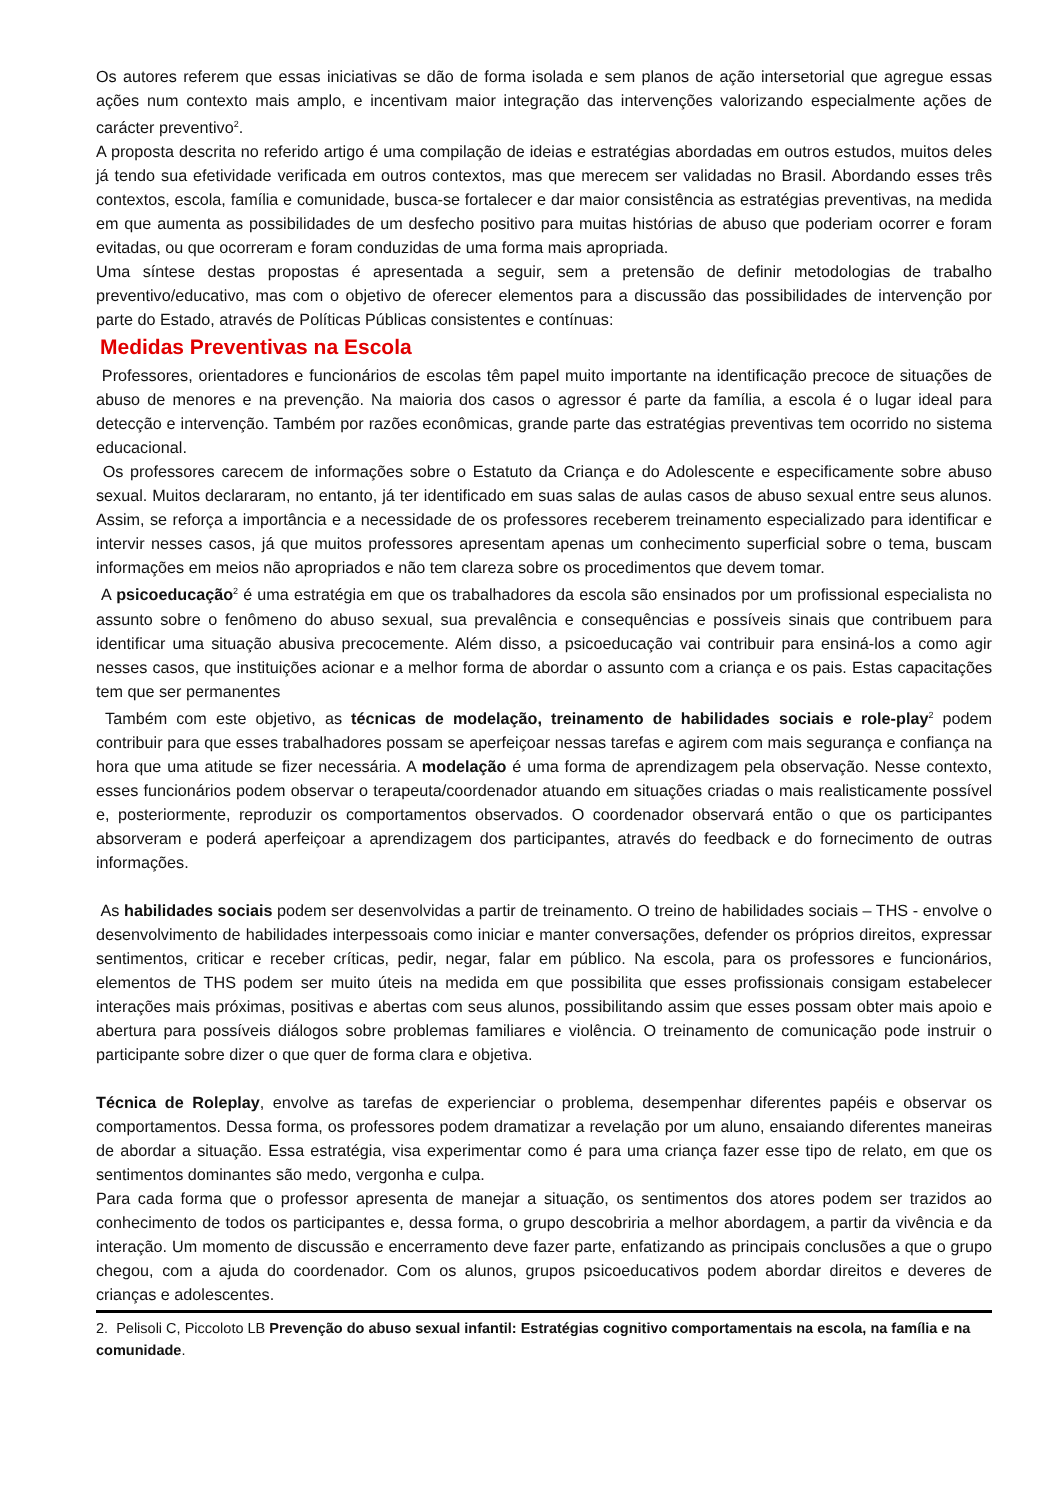Os autores referem que essas iniciativas se dão de forma isolada e sem planos de ação intersetorial que agregue essas ações num contexto mais amplo, e incentivam maior integração das intervenções valorizando especialmente ações de carácter preventivo<sup>2</sup>.
A proposta descrita no referido artigo é uma compilação de ideias e estratégias abordadas em outros estudos, muitos deles já tendo sua efetividade verificada em outros contextos, mas que merecem ser validadas no Brasil. Abordando esses três contextos, escola, família e comunidade, busca-se fortalecer e dar maior consistência as estratégias preventivas, na medida em que aumenta as possibilidades de um desfecho positivo para muitas histórias de abuso que poderiam ocorrer e foram evitadas, ou que ocorreram e foram conduzidas de uma forma mais apropriada.
Uma síntese destas propostas é apresentada a seguir, sem a pretensão de definir metodologias de trabalho preventivo/educativo, mas com o objetivo de oferecer elementos para a discussão das possibilidades de intervenção por parte do Estado, através de Políticas Públicas consistentes e contínuas:
Medidas Preventivas na Escola
Professores, orientadores e funcionários de escolas têm papel muito importante na identificação precoce de situações de abuso de menores e na prevenção. Na maioria dos casos o agressor é parte da família, a escola é o lugar ideal para detecção e intervenção. Também por razões econômicas, grande parte das estratégias preventivas tem ocorrido no sistema educacional.
Os professores carecem de informações sobre o Estatuto da Criança e do Adolescente e especificamente sobre abuso sexual. Muitos declararam, no entanto, já ter identificado em suas salas de aulas casos de abuso sexual entre seus alunos. Assim, se reforça a importância e a necessidade de os professores receberem treinamento especializado para identificar e intervir nesses casos, já que muitos professores apresentam apenas um conhecimento superficial sobre o tema, buscam informações em meios não apropriados e não tem clareza sobre os procedimentos que devem tomar.
A psicoeducação<sup>2</sup> é uma estratégia em que os trabalhadores da escola são ensinados por um profissional especialista no assunto sobre o fenômeno do abuso sexual, sua prevalência e consequências e possíveis sinais que contribuem para identificar uma situação abusiva precocemente. Além disso, a psicoeducação vai contribuir para ensiná-los a como agir nesses casos, que instituições acionar e a melhor forma de abordar o assunto com a criança e os pais. Estas capacitações tem que ser permanentes
Também com este objetivo, as técnicas de modelação, treinamento de habilidades sociais e role-play<sup>2</sup> podem contribuir para que esses trabalhadores possam se aperfeiçoar nessas tarefas e agirem com mais segurança e confiança na hora que uma atitude se fizer necessária. A modelação é uma forma de aprendizagem pela observação. Nesse contexto, esses funcionários podem observar o terapeuta/coordenador atuando em situações criadas o mais realisticamente possível e, posteriormente, reproduzir os comportamentos observados. O coordenador observará então o que os participantes absorveram e poderá aperfeiçoar a aprendizagem dos participantes, através do feedback e do fornecimento de outras informações.
As habilidades sociais podem ser desenvolvidas a partir de treinamento. O treino de habilidades sociais – THS - envolve o desenvolvimento de habilidades interpessoais como iniciar e manter conversações, defender os próprios direitos, expressar sentimentos, criticar e receber críticas, pedir, negar, falar em público. Na escola, para os professores e funcionários, elementos de THS podem ser muito úteis na medida em que possibilita que esses profissionais consigam estabelecer interações mais próximas, positivas e abertas com seus alunos, possibilitando assim que esses possam obter mais apoio e abertura para possíveis diálogos sobre problemas familiares e violência. O treinamento de comunicação pode instruir o participante sobre dizer o que quer de forma clara e objetiva.
Técnica de Roleplay, envolve as tarefas de experienciar o problema, desempenhar diferentes papéis e observar os comportamentos. Dessa forma, os professores podem dramatizar a revelação por um aluno, ensaiando diferentes maneiras de abordar a situação. Essa estratégia, visa experimentar como é para uma criança fazer esse tipo de relato, em que os sentimentos dominantes são medo, vergonha e culpa.
Para cada forma que o professor apresenta de manejar a situação, os sentimentos dos atores podem ser trazidos ao conhecimento de todos os participantes e, dessa forma, o grupo descobriria a melhor abordagem, a partir da vivência e da interação. Um momento de discussão e encerramento deve fazer parte, enfatizando as principais conclusões a que o grupo chegou, com a ajuda do coordenador. Com os alunos, grupos psicoeducativos podem abordar direitos e deveres de crianças e adolescentes.
2. Pelisoli C, Piccoloto LB Prevenção do abuso sexual infantil: Estratégias cognitivo comportamentais na escola, na família e na comunidade.